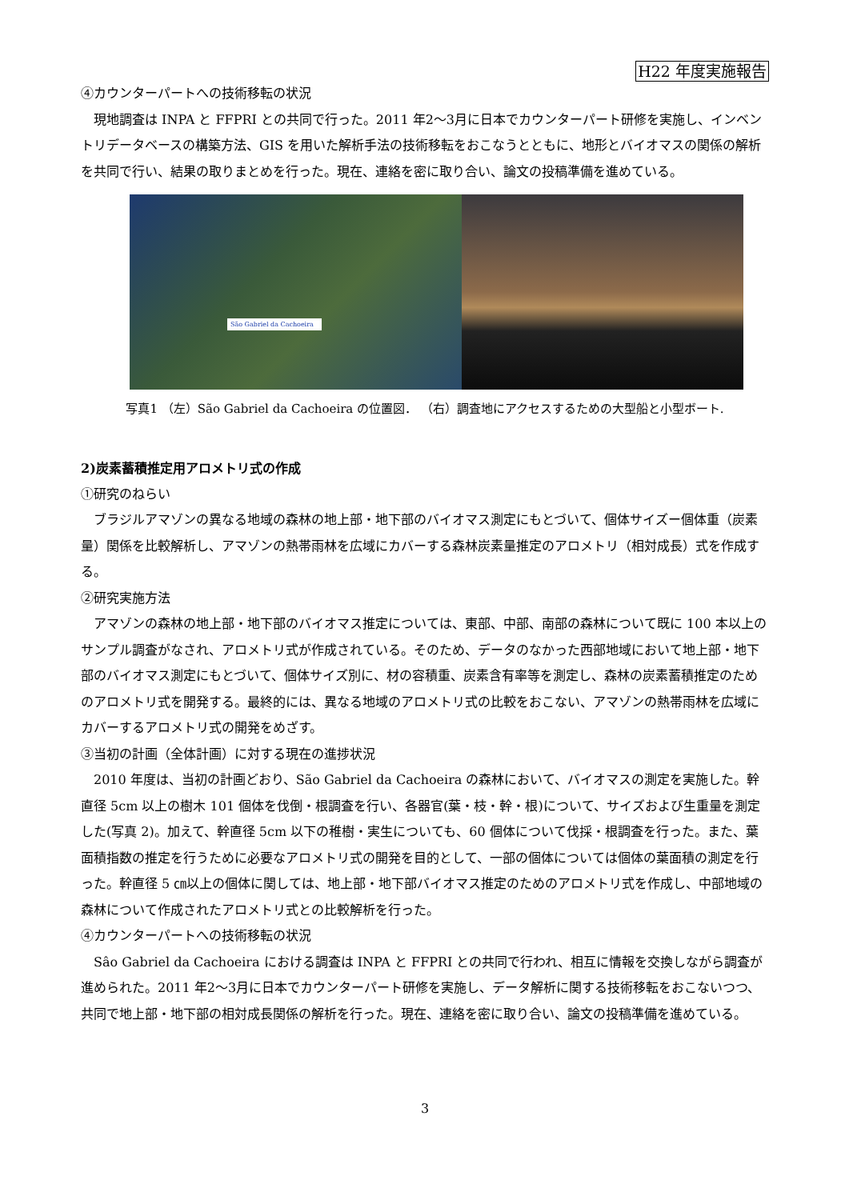H22 年度実施報告
④カウンターパートへの技術移転の状況
現地調査は INPA と FFPRI との共同で行った。2011 年2～3月に日本でカウンターパート研修を実施し、インベントリデータベースの構築方法、GIS を用いた解析手法の技術移転をおこなうとともに、地形とバイオマスの関係の解析を共同で行い、結果の取りまとめを行った。現在、連絡を密に取り合い、論文の投稿準備を進めている。
São Gabriel da Cachoeira
写真1 （左）São Gabriel da Cachoeira の位置図． （右）調査地にアクセスするための大型船と小型ボート.
2)炭素蓄積推定用アロメトリ式の作成
①研究のねらい
ブラジルアマゾンの異なる地域の森林の地上部・地下部のバイオマス測定にもとづいて、個体サイズー個体重（炭素量）関係を比較解析し、アマゾンの熱帯雨林を広域にカバーする森林炭素量推定のアロメトリ（相対成長）式を作成する。
②研究実施方法
アマゾンの森林の地上部・地下部のバイオマス推定については、東部、中部、南部の森林について既に 100 本以上のサンプル調査がなされ、アロメトリ式が作成されている。そのため、データのなかった西部地域において地上部・地下部のバイオマス測定にもとづいて、個体サイズ別に、材の容積重、炭素含有率等を測定し、森林の炭素蓄積推定のためのアロメトリ式を開発する。最終的には、異なる地域のアロメトリ式の比較をおこない、アマゾンの熱帯雨林を広域にカバーするアロメトリ式の開発をめざす。
③当初の計画（全体計画）に対する現在の進捗状況
2010 年度は、当初の計画どおり、São Gabriel da Cachoeira の森林において、バイオマスの測定を実施した。幹直径 5cm 以上の樹木 101 個体を伐倒・根調査を行い、各器官(葉・枝・幹・根)について、サイズおよび生重量を測定した(写真 2)。加えて、幹直径 5cm 以下の稚樹・実生についても、60 個体について伐採・根調査を行った。また、葉面積指数の推定を行うために必要なアロメトリ式の開発を目的として、一部の個体については個体の葉面積の測定を行った。幹直径 5 ㎝以上の個体に関しては、地上部・地下部バイオマス推定のためのアロメトリ式を作成し、中部地域の森林について作成されたアロメトリ式との比較解析を行った。
④カウンターパートへの技術移転の状況
Sâo Gabriel da Cachoeira における調査は INPA と FFPRI との共同で行われ、相互に情報を交換しながら調査が進められた。2011 年2～3月に日本でカウンターパート研修を実施し、データ解析に関する技術移転をおこないつつ、共同で地上部・地下部の相対成長関係の解析を行った。現在、連絡を密に取り合い、論文の投稿準備を進めている。
3